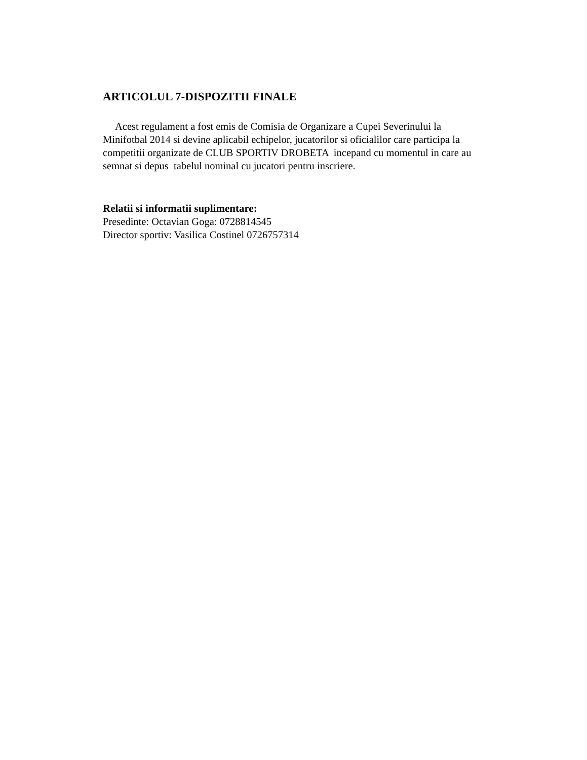ARTICOLUL 7-DISPOZITII FINALE
Acest regulament a fost emis de Comisia de Organizare a Cupei Severinului la Minifotbal 2014 si devine aplicabil echipelor, jucatorilor si oficialilor care participa la competitii organizate de CLUB SPORTIV DROBETA incepand cu momentul in care au semnat si depus tabelul nominal cu jucatori pentru inscriere.
Relatii si informatii suplimentare:
Presedinte: Octavian Goga: 0728814545
Director sportiv: Vasilica Costinel 0726757314